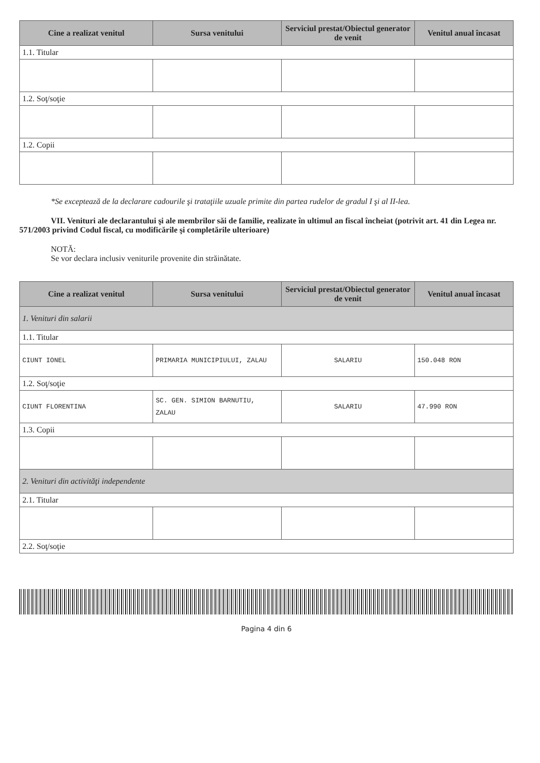| Cine a realizat venitul | Sursa venitului | Serviciul prestat/Obiectul generator de venit | Venitul anual încasat |
| --- | --- | --- | --- |
| 1.1. Titular | | | |
| 1.2. Soţ/soţie | | | |
| 1.2. Copii | | | |
*Se exceptează de la declarare cadourile şi trataţiile uzuale primite din partea rudelor de gradul I şi al II-lea.
VII. Venituri ale declarantului şi ale membrilor săi de familie, realizate în ultimul an fiscal încheiat (potrivit art. 41 din Legea nr. 571/2003 privind Codul fiscal, cu modificările şi completările ulterioare)
NOTĂ:
Se vor declara inclusiv veniturile provenite din străinătate.
| Cine a realizat venitul | Sursa venitului | Serviciul prestat/Obiectul generator de venit | Venitul anual încasat |
| --- | --- | --- | --- |
| 1. Venituri din salarii | | | |
| 1.1. Titular | | | |
| CIUNT IONEL | PRIMARIA MUNICIPIULUI, ZALAU | SALARIU | 150.048 RON |
| 1.2. Soţ/soţie | | | |
| CIUNT FLORENTINA | SC. GEN. SIMION BARNUTIU, ZALAU | SALARIU | 47.990 RON |
| 1.3. Copii | | | |
| 2. Venituri din activităţi independente | | | |
| 2.1. Titular | | | |
| 2.2. Soţ/soţie | | | |
Pagina 4 din 6